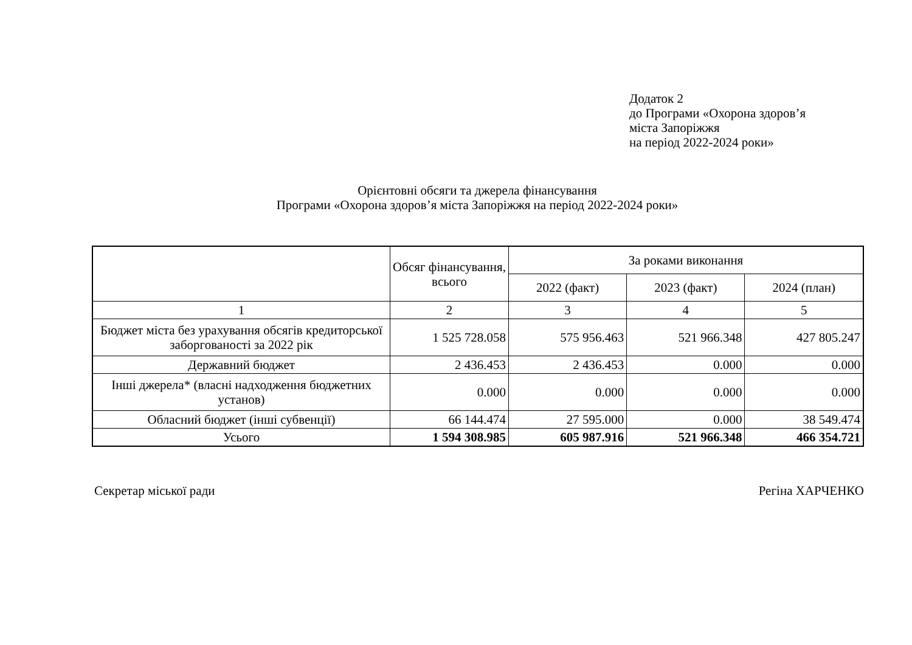Додаток 2
до Програми «Охорона здоров’я
міста Запоріжжя
на період 2022-2024 роки»
Орієнтовні обсяги та джерела фінансування
Програми «Охорона здоров’я міста Запоріжжя на період 2022-2024 роки»
| | Обсяг фінансування, всього | За роками виконання | | |
| --- | --- | --- | --- | --- |
| | | 2022 (факт) | 2023 (факт) | 2024 (план) |
| 1 | 2 | 3 | 4 | 5 |
| Бюджет міста без урахування обсягів кредиторської заборгованості за 2022 рік | 1 525 728.058 | 575 956.463 | 521 966.348 | 427 805.247 |
| Державний бюджет | 2 436.453 | 2 436.453 | 0.000 | 0.000 |
| Інші джерела* (власні надходження бюджетних установ) | 0.000 | 0.000 | 0.000 | 0.000 |
| Обласний бюджет (інші субвенції) | 66 144.474 | 27 595.000 | 0.000 | 38 549.474 |
| Усього | 1 594 308.985 | 605 987.916 | 521 966.348 | 466 354.721 |
Секретар міської ради Регіна ХАРЧЕНКО